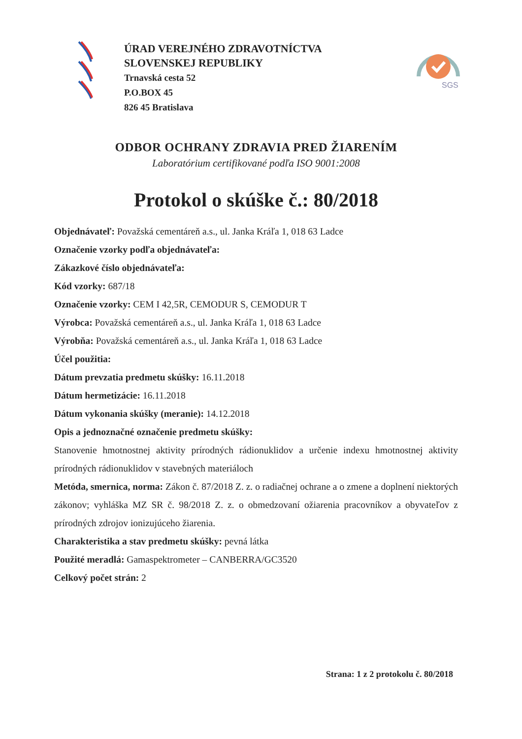ÚRAD VEREJNÉHO ZDRAVOTNÍCTVA
SLOVENSKEJ REPUBLIKY
Trnavská cesta 52
P.O.BOX 45
826 45 Bratislava
SGS
ODBOR OCHRANY ZDRAVIA PRED ŽIARENÍM
Laboratórium certifikované podľa ISO 9001:2008
Protokol o skúške č.: 80/2018
Objednávateľ: Považská cementáreň a.s., ul. Janka Kráľa 1, 018 63 Ladce
Označenie vzorky podľa objednávateľa:
Zákazkové číslo objednávateľa:
Kód vzorky: 687/18
Označenie vzorky: CEM I 42,5R, CEMODUR S, CEMODUR T
Výrobca: Považská cementáreň a.s., ul. Janka Kráľa 1, 018 63 Ladce
Výrobňa: Považská cementáreň a.s., ul. Janka Kráľa 1, 018 63 Ladce
Účel použitia:
Dátum prevzatia predmetu skúšky: 16.11.2018
Dátum hermetizácie: 16.11.2018
Dátum vykonania skúšky (meranie): 14.12.2018
Opis a jednoznačné označenie predmetu skúšky:
Stanovenie hmotnostnej aktivity prírodných rádionuklidov a určenie indexu hmotnostnej aktivity prírodných rádionuklidov v stavebných materiáloch
Metóda, smernica, norma: Zákon č. 87/2018 Z. z. o radiačnej ochrane a o zmene a doplnení niektorých zákonov; vyhláška MZ SR č. 98/2018 Z. z. o obmedzovaní ožiarenia pracovníkov a obyvateľov z prírodných zdrojov ionizujúceho žiarenia.
Charakteristika a stav predmetu skúšky: pevná látka
Použité meradlá: Gamaspektrometer – CANBERRA/GC3520
Celkový počet strán: 2
Strana: 1 z 2 protokolu č. 80/2018